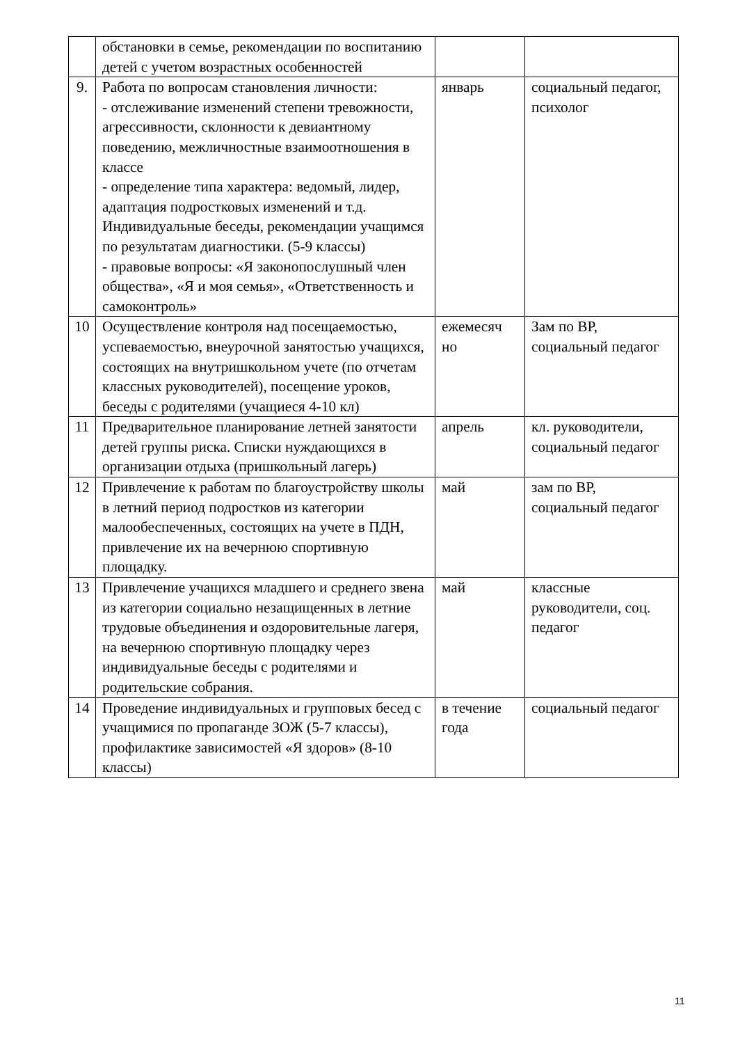| | обстановки в семье, рекомендации по воспитанию детей с учетом возрастных особенностей | | |
| 9. | Работа по вопросам становления личности: - отслеживание изменений степени тревожности, агрессивности, склонности к девиантному поведению, межличностные взаимоотношения в классе - определение типа характера: ведомый, лидер, адаптация подростковых изменений и т.д. Индивидуальные беседы, рекомендации учащимся по результатам диагностики. (5-9 классы) - правовые вопросы: «Я законопослушный член общества», «Я и моя семья», «Ответственность и самоконтроль» | январь | социальный педагог, психолог |
| 10 | Осуществление контроля над посещаемостью, успеваемостью, внеурочной занятостью учащихся, состоящих на внутришкольном учете (по отчетам классных руководителей), посещение уроков, беседы с родителями (учащиеся 4-10 кл) | ежемесяч но | Зам по ВР, социальный педагог |
| 11 | Предварительное планирование летней занятости детей группы риска. Списки нуждающихся в организации отдыха (пришкольный лагерь) | апрель | кл. руководители, социальный педагог |
| 12 | Привлечение к работам по благоустройству школы в летний период подростков из категории малообеспеченных, состоящих на учете в ПДН, привлечение их на вечернюю спортивную площадку. | май | зам по ВР, социальный педагог |
| 13 | Привлечение учащихся младшего и среднего звена из категории социально незащищенных в летние трудовые объединения и оздоровительные лагеря, на вечернюю спортивную площадку через индивидуальные беседы с родителями и родительские собрания. | май | классные руководители, соц. педагог |
| 14 | Проведение индивидуальных и групповых бесед с учащимися по пропаганде ЗОЖ (5-7 классы), профилактике зависимостей «Я здоров» (8-10 классы) | в течение года | социальный педагог |
11